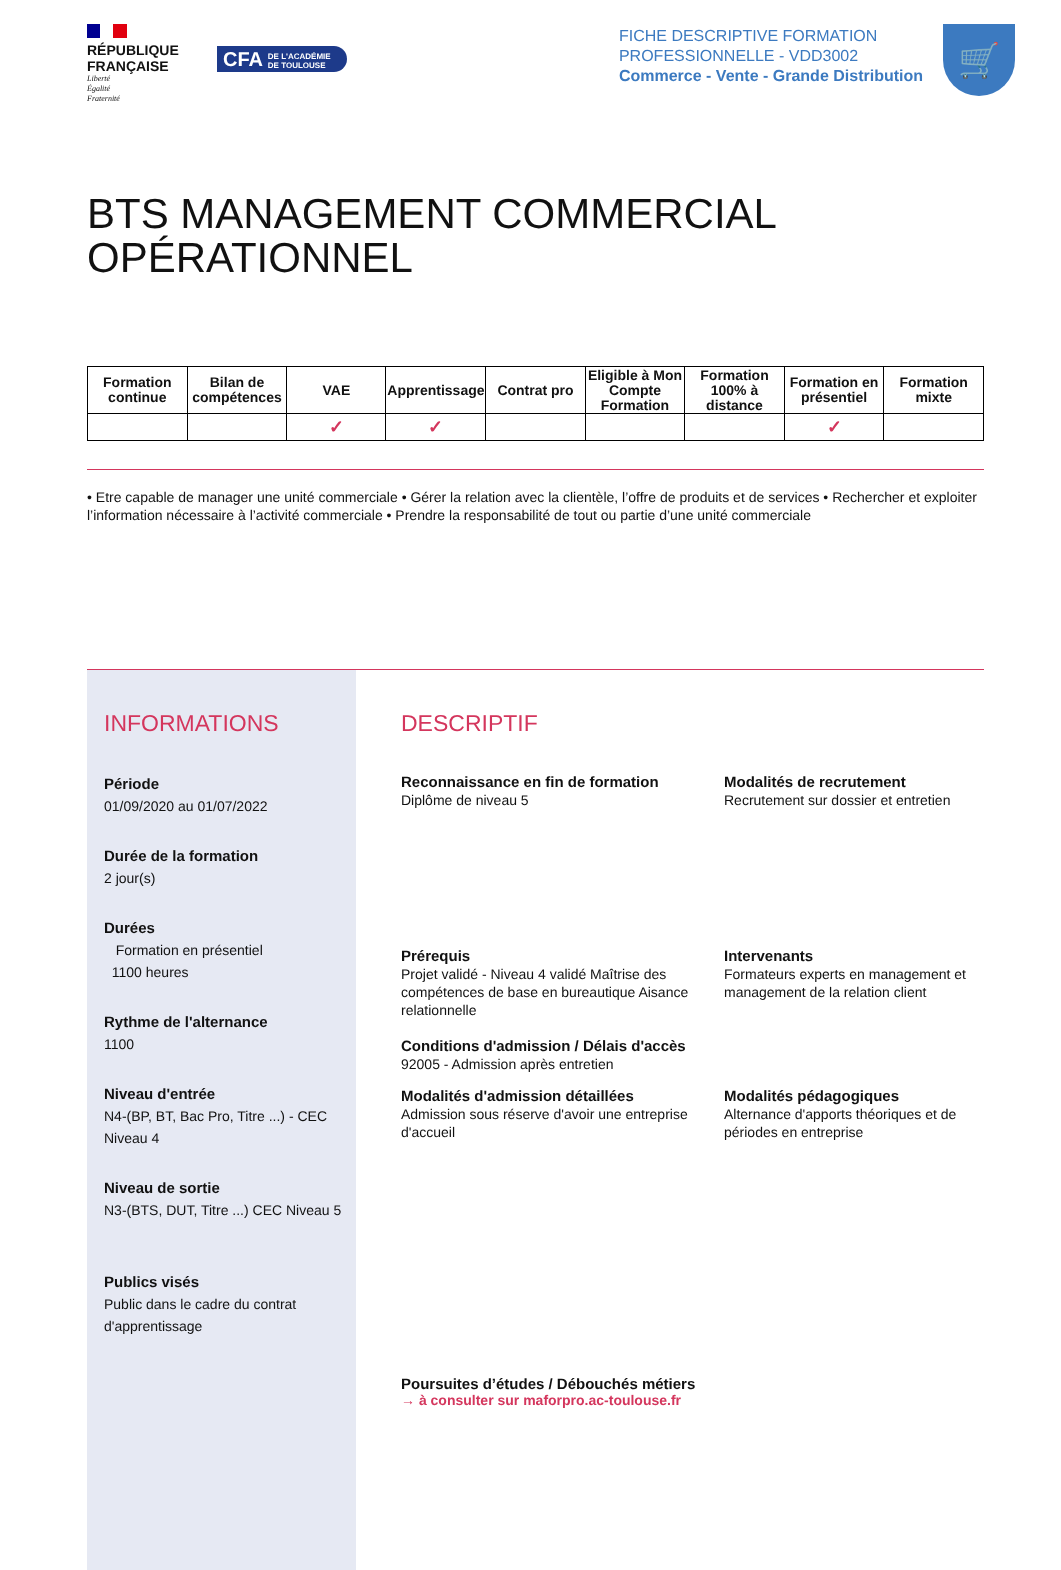RÉPUBLIQUE FRANÇAISE
Liberté
Égalité
Fraternité
CFA DE L'ACADÉMIE
DE TOULOUSE
FICHE DESCRIPTIVE FORMATION
PROFESSIONNELLE - VDD3002
Commerce - Vente - Grande Distribution
🛒
BTS MANAGEMENT COMMERCIAL OPÉRATIONNEL
| Formation continue | Bilan de compétences | VAE | Apprentissage | Contrat pro | Eligible à Mon Compte Formation | Formation 100% à distance | Formation en présentiel | Formation mixte |
| --- | --- | --- | --- | --- | --- | --- | --- | --- |
| | | ✓ | ✓ | | | | ✓ | |
• Etre capable de manager une unité commerciale • Gérer la relation avec la clientèle, l’offre de produits et de services • Rechercher et exploiter l’information nécessaire à l’activité commerciale • Prendre la responsabilité de tout ou partie d’une unité commerciale
INFORMATIONS
Période
01/09/2020 au 01/07/2022
Durée de la formation
2 jour(s)
Durées
Formation en présentiel
1100 heures
Rythme de l'alternance
1100
Niveau d'entrée
N4-(BP, BT, Bac Pro, Titre ...) - CEC Niveau 4
Niveau de sortie
N3-(BTS, DUT, Titre ...) CEC Niveau 5
Publics visés
Public dans le cadre du contrat d'apprentissage
DESCRIPTIF
Reconnaissance en fin de formation
Diplôme de niveau 5
Modalités de recrutement
Recrutement sur dossier et entretien
Prérequis
Projet validé - Niveau 4 validé Maîtrise des compétences de base en bureautique Aisance relationnelle
Conditions d'admission / Délais d'accès
92005 - Admission après entretien
Intervenants
Formateurs experts en management et management de la relation client
Modalités d'admission détaillées
Admission sous réserve d'avoir une entreprise d'accueil
Modalités pédagogiques
Alternance d'apports théoriques et de périodes en entreprise
Poursuites d’études / Débouchés métiers
→ à consulter sur maforpro.ac-toulouse.fr